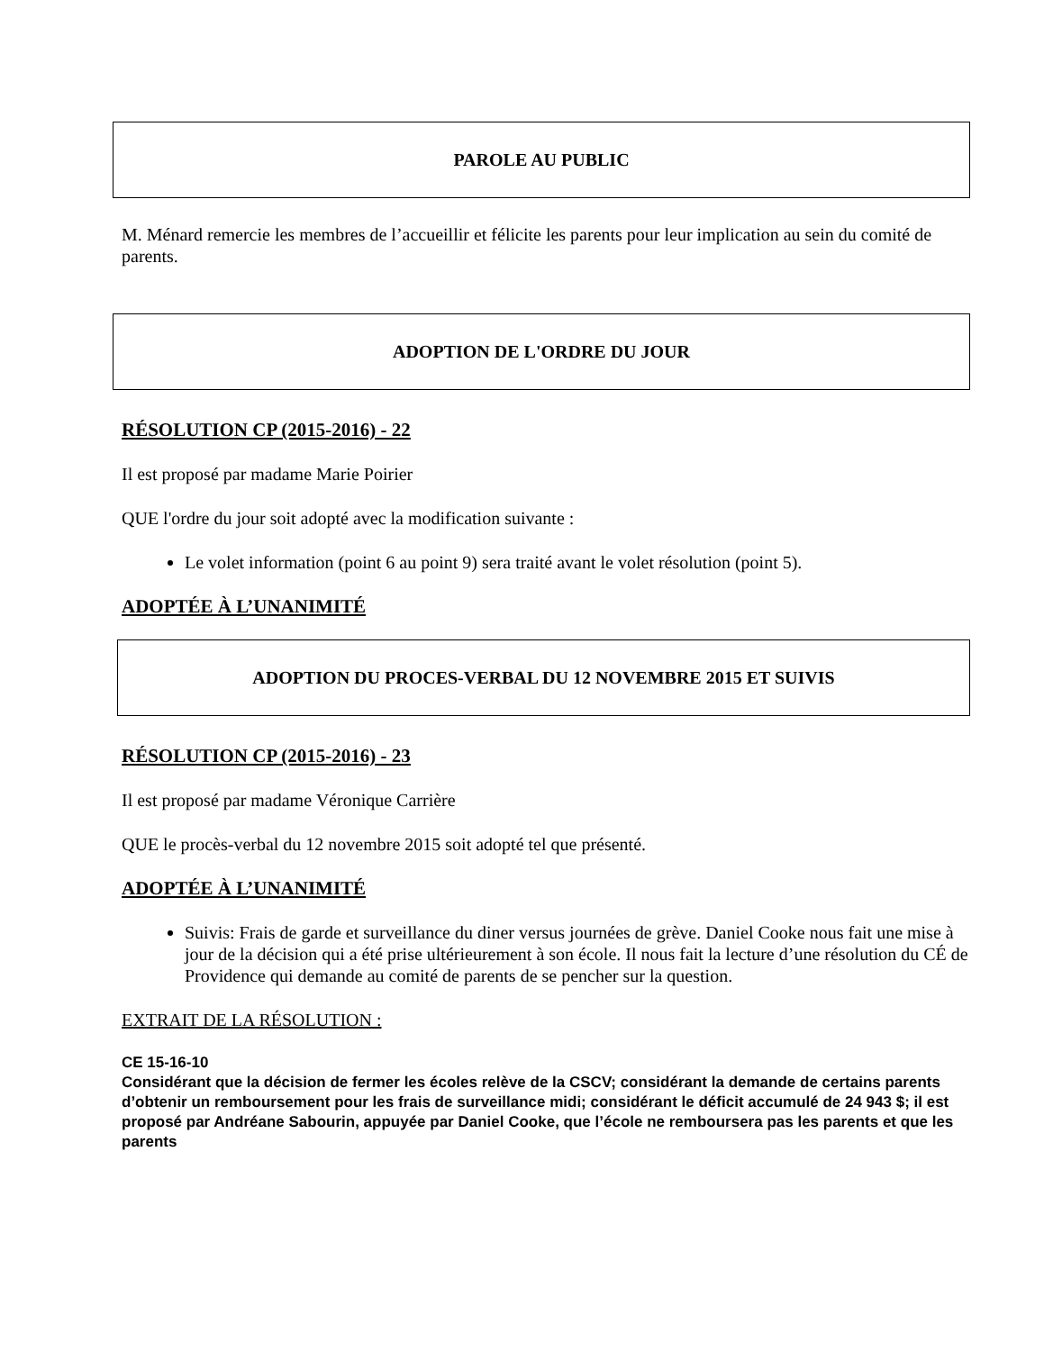PAROLE AU PUBLIC
M. Ménard remercie les membres de l’accueillir et félicite les parents pour leur implication au sein du comité de parents.
ADOPTION DE L'ORDRE DU JOUR
RÉSOLUTION CP (2015-2016) - 22
Il est proposé par madame Marie Poirier
QUE l'ordre du jour soit adopté avec la modification suivante :
Le volet information (point 6 au point 9) sera traité avant le volet résolution (point 5).
ADOPTÉE À L’UNANIMITÉ
ADOPTION DU PROCES-VERBAL DU 12 NOVEMBRE 2015 ET SUIVIS
RÉSOLUTION CP (2015-2016) - 23
Il est proposé par madame Véronique Carrière
QUE le procès-verbal du 12 novembre 2015 soit adopté tel que présenté.
ADOPTÉE À L’UNANIMITÉ
Suivis: Frais de garde et surveillance du diner versus journées de grève. Daniel Cooke nous fait une mise à jour de la décision qui a été prise ultérieurement à son école. Il nous fait la lecture d’une résolution du CÉ de Providence qui demande au comité de parents de se pencher sur la question.
EXTRAIT DE LA RÉSOLUTION :
CE 15-16-10
Considérant que la décision de fermer les écoles relève de la CSCV; considérant la demande de certains parents d’obtenir un remboursement pour les frais de surveillance midi; considérant le déficit accumulé de 24 943 $; il est proposé par Andréane Sabourin, appuyée par Daniel Cooke, que l’école ne remboursera pas les parents et que les parents